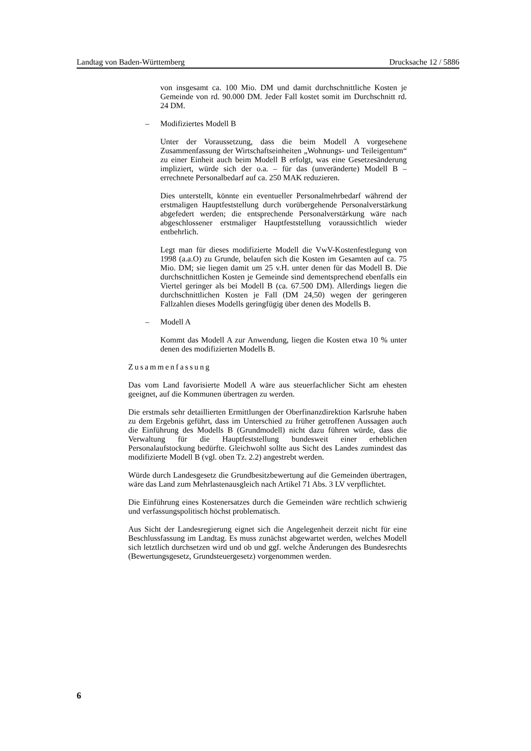Landtag von Baden-Württemberg Drucksache 12 / 5886
von insgesamt ca. 100 Mio. DM und damit durchschnittliche Kosten je Gemeinde von rd. 90.000 DM. Jeder Fall kostet somit im Durchschnitt rd. 24 DM.
– Modifiziertes Modell B
Unter der Voraussetzung, dass die beim Modell A vorgesehene Zusammenfassung der Wirtschaftseinheiten „Wohnungs- und Teileigentum“ zu einer Einheit auch beim Modell B erfolgt, was eine Gesetzesänderung impliziert, würde sich der o.a. – für das (unveränderte) Modell B – errechnete Personalbedarf auf ca. 250 MAK reduzieren.
Dies unterstellt, könnte ein eventueller Personalmehrbedarf während der erstmaligen Hauptfeststellung durch vorübergehende Personalverstärkung abgefedert werden; die entsprechende Personalverstärkung wäre nach abgeschlossener erstmaliger Hauptfeststellung voraussichtlich wieder entbehrlich.
Legt man für dieses modifizierte Modell die VwV-Kostenfestlegung von 1998 (a.a.O) zu Grunde, belaufen sich die Kosten im Gesamten auf ca. 75 Mio. DM; sie liegen damit um 25 v.H. unter denen für das Modell B. Die durchschnittlichen Kosten je Gemeinde sind dementsprechend ebenfalls ein Viertel geringer als bei Modell B (ca. 67.500 DM). Allerdings liegen die durchschnittlichen Kosten je Fall (DM 24,50) wegen der geringeren Fallzahlen dieses Modells geringfügig über denen des Modells B.
– Modell A
Kommt das Modell A zur Anwendung, liegen die Kosten etwa 10 % unter denen des modifizierten Modells B.
Zusammenfassung
Das vom Land favorisierte Modell A wäre aus steuerfachlicher Sicht am ehesten geeignet, auf die Kommunen übertragen zu werden.
Die erstmals sehr detaillierten Ermittlungen der Oberfinanzdirektion Karlsruhe haben zu dem Ergebnis geführt, dass im Unterschied zu früher getroffenen Aussagen auch die Einführung des Modells B (Grundmodell) nicht dazu führen würde, dass die Verwaltung für die Hauptfeststellung bundesweit einer erheblichen Personalaufstockung bedürfte. Gleichwohl sollte aus Sicht des Landes zumindest das modifizierte Modell B (vgl. oben Tz. 2.2) angestrebt werden.
Würde durch Landesgesetz die Grundbesitzbewertung auf die Gemeinden übertragen, wäre das Land zum Mehrlastenausgleich nach Artikel 71 Abs. 3 LV verpflichtet.
Die Einführung eines Kostenersatzes durch die Gemeinden wäre rechtlich schwierig und verfassungspolitisch höchst problematisch.
Aus Sicht der Landesregierung eignet sich die Angelegenheit derzeit nicht für eine Beschlussfassung im Landtag. Es muss zunächst abgewartet werden, welches Modell sich letztlich durchsetzen wird und ob und ggf. welche Änderungen des Bundesrechts (Bewertungsgesetz, Grundsteuergesetz) vorgenommen werden.
6